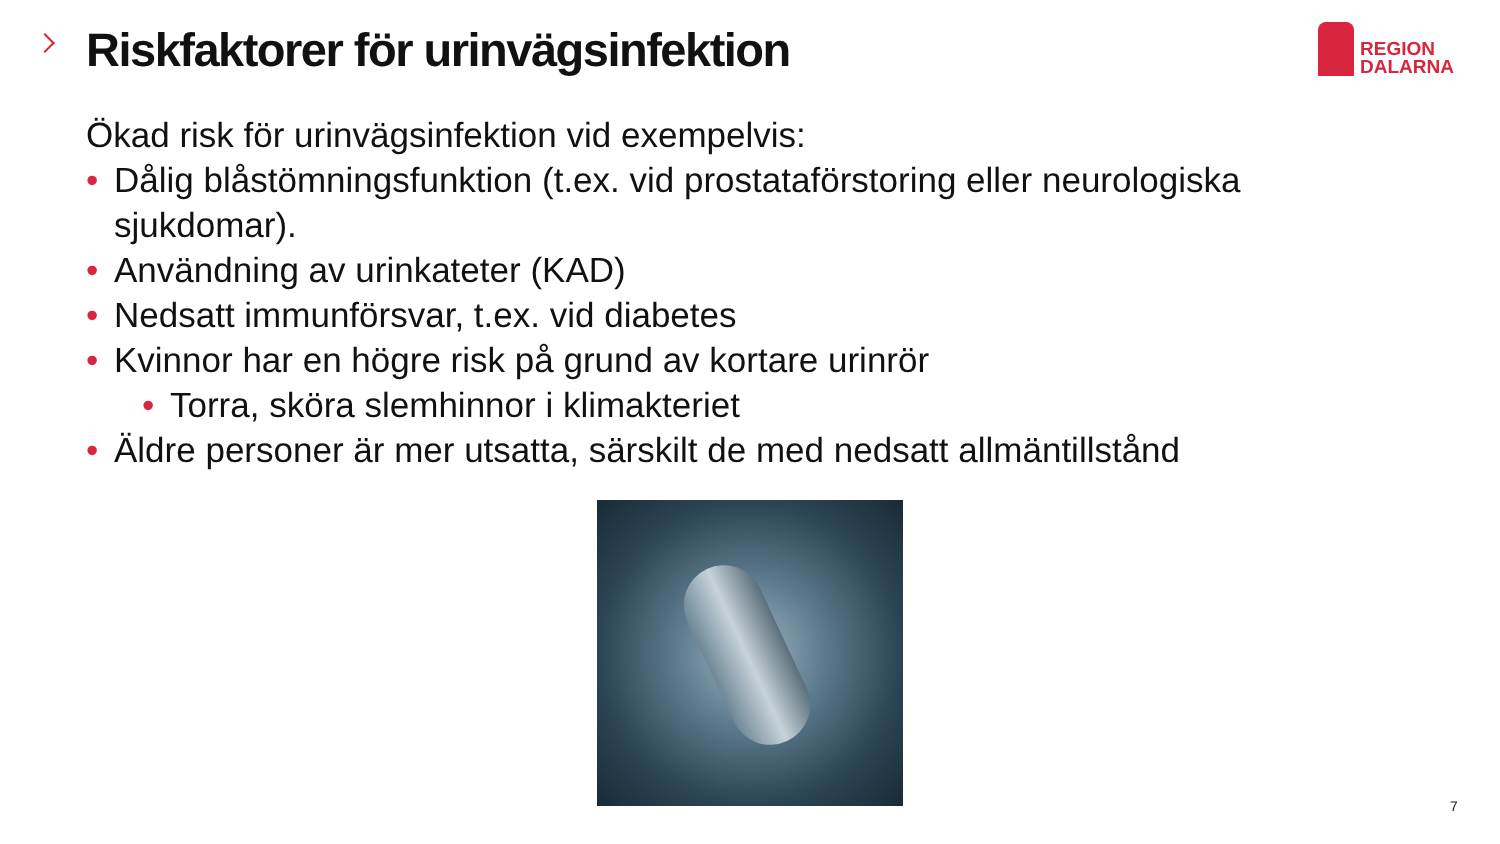Riskfaktorer för urinvägsinfektion
REGION
DALARNA
Ökad risk för urinvägsinfektion vid exempelvis:
• Dålig blåstömningsfunktion (t.ex. vid prostataförstoring eller neurologiska sjukdomar).
• Användning av urinkateter (KAD)
• Nedsatt immunförsvar, t.ex. vid diabetes
• Kvinnor har en högre risk på grund av kortare urinrör
• Torra, sköra slemhinnor i klimakteriet
• Äldre personer är mer utsatta, särskilt de med nedsatt allmäntillstånd
7